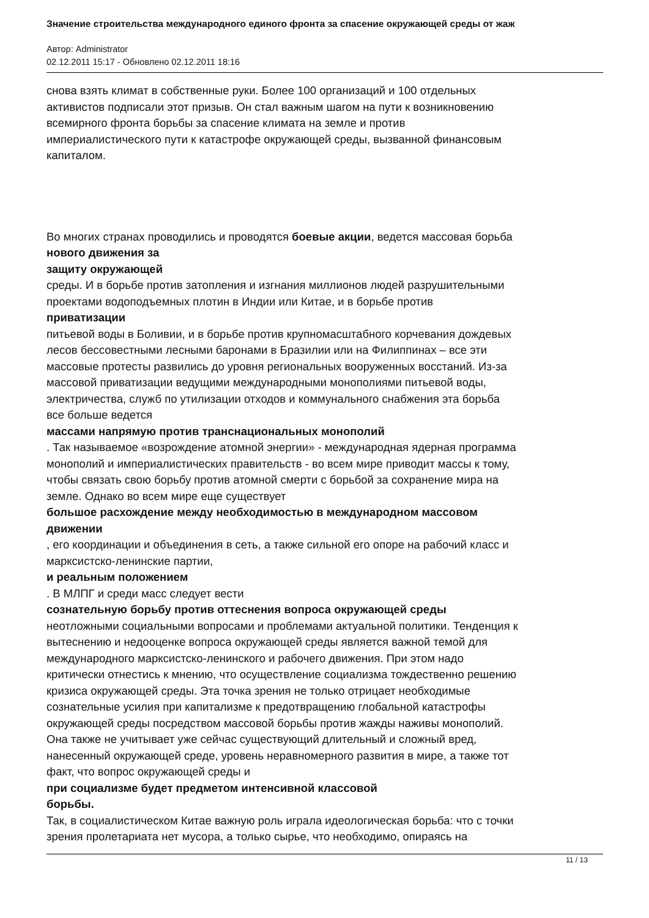Значение строительства международного единого фронта за спасение окружающей среды от жаж
Автор: Administrator
02.12.2011 15:17 - Обновлено 02.12.2011 18:16
снова взять климат в собственные руки. Более 100 организаций и 100 отдельных
активистов подписали этот призыв. Он стал важным шагом на пути к возникновению
всемирного фронта борьбы за спасение климата на земле и против
империалистического пути к катастрофе окружающей среды, вызванной финансовым
капиталом.
Во многих странах проводились и проводятся боевые акции, ведется массовая борьба
нового движения за
защиту окружающей
среды. И в борьбе против затопления и изгнания миллионов людей разрушительными
проектами водоподъемных плотин в Индии или Китае, и в борьбе против
приватизации
питьевой воды в Боливии, и в борьбе против крупномасштабного корчевания дождевых
лесов бессовестными лесными баронами в Бразилии или на Филиппинах – все эти
массовые протесты развились до уровня региональных вооруженных восстаний. Из-за
массовой приватизации ведущими международными монополиями питьевой воды,
электричества, служб по утилизации отходов и коммунального снабжения эта борьба
все больше ведется
массами напрямую против транснациональных монополий
. Так называемое «возрождение атомной энергии» - международная ядерная программа
монополий и империалистических правительств - во всем мире приводит массы к тому,
чтобы связать свою борьбу против атомной смерти с борьбой за сохранение мира на
земле. Однако во всем мире еще существует
большое расхождение между необходимостью в международном массовом
движении
, его координации и объединения в сеть, а также сильной его опоре на рабочий класс и
марксистско-ленинские партии,
и реальным положением
. В МЛПГ и среди масс следует вести
сознательную борьбу против оттеснения вопроса окружающей среды
неотложными социальными вопросами и проблемами актуальной политики. Тенденция к
вытеснению и недооценке вопроса окружающей среды является важной темой для
международного марксистско-ленинского и рабочего движения. При этом надо
критически отнестись к мнению, что осуществление социализма тождественно решению
кризиса окружающей среды. Эта точка зрения не только отрицает необходимые
сознательные усилия при капитализме к предотвращению глобальной катастрофы
окружающей среды посредством массовой борьбы против жажды наживы монополий.
Она также не учитывает уже сейчас существующий длительный и сложный вред,
нанесенный окружающей среде, уровень неравномерного развития в мире, а также тот
факт, что вопрос окружающей среды и
при социализме будет предметом интенсивной классовой
борьбы.
Так, в социалистическом Китае важную роль играла идеологическая борьба: что с точки
зрения пролетариата нет мусора, а только сырье, что необходимо, опираясь на
11 / 13